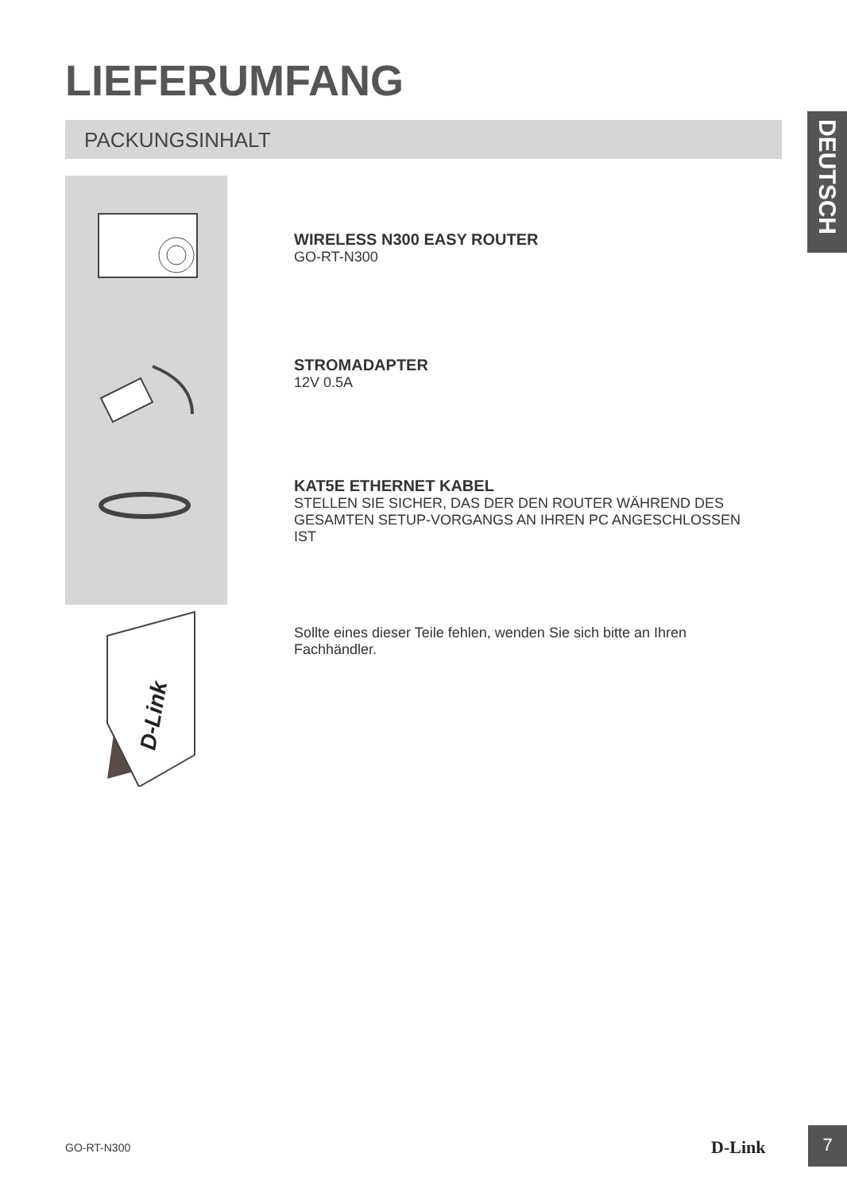LIEFERUMFANG
PACKUNGSINHALT
DEUTSCH
D-Link
WIRELESS N300 EASY ROUTER
GO-RT-N300
STROMADAPTER
12V 0.5A
KAT5E ETHERNET KABEL
STELLEN SIE SICHER, DAS DER DEN ROUTER WÄHREND DES GESAMTEN SETUP-VORGANGS AN IHREN PC ANGESCHLOSSEN IST
Sollte eines dieser Teile fehlen, wenden Sie sich bitte an Ihren Fachhändler.
GO-RT-N300 D-Link
7